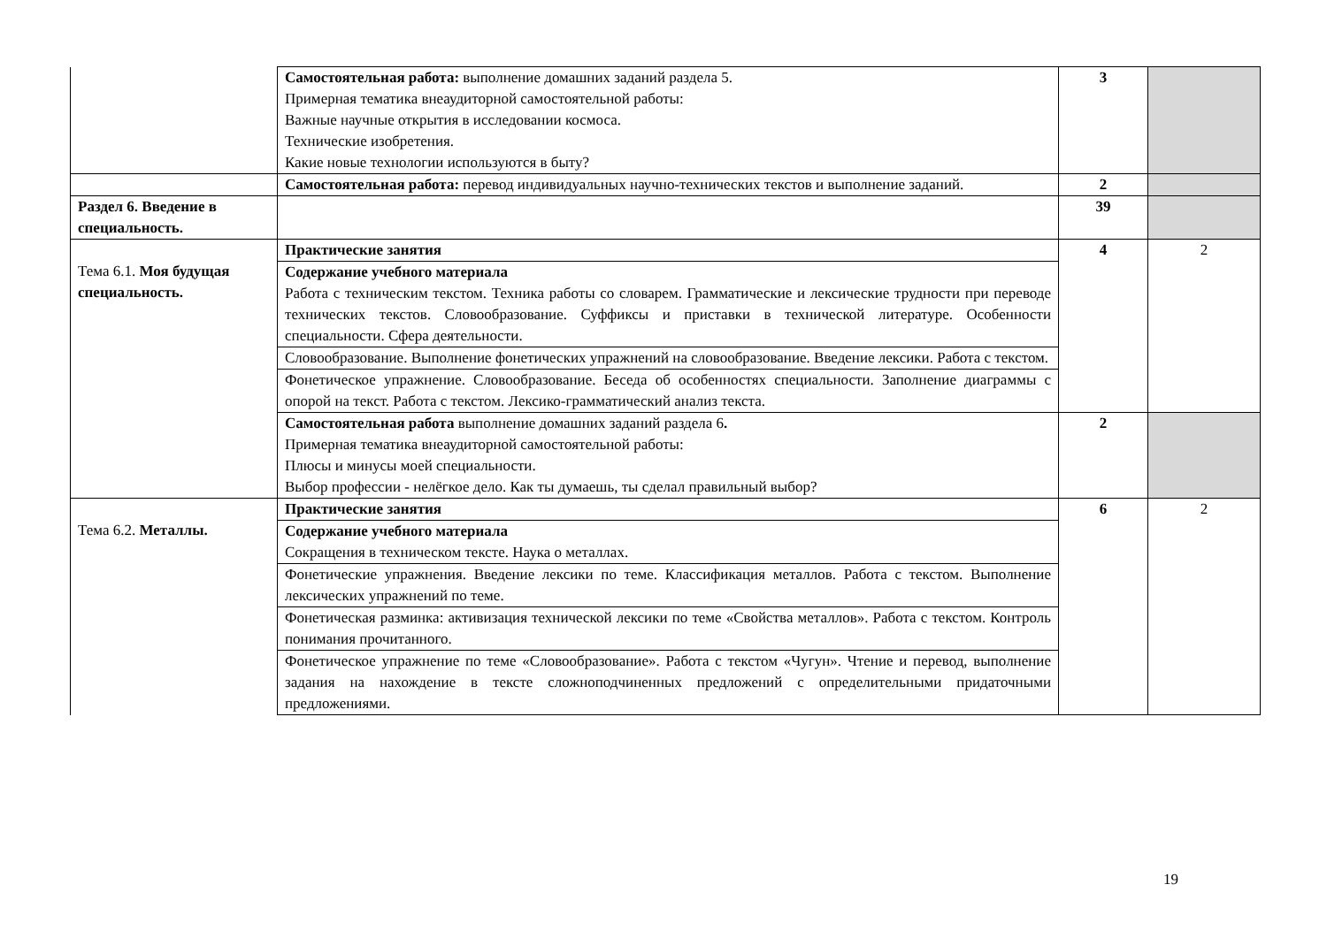| | Самостоятельная работа: выполнение домашних заданий раздела 5. Примерная тематика внеаудиторной самостоятельной работы: Важные научные открытия в исследовании космоса. Технические изобретения. Какие новые технологии используются в быту? | 3 | |
| | Самостоятельная работа: перевод индивидуальных научно-технических текстов и выполнение заданий. | 2 | |
| Раздел 6. Введение в специальность. | | 39 | |
| Тема 6.1. Моя будущая специальность. | Практические занятия | 4 | 2 |
| | Содержание учебного материала Работа с техническим текстом. Техника работы со словарем. Грамматические и лексические трудности при переводе технических текстов. Словообразование. Суффиксы и приставки в технической литературе. Особенности специальности. Сфера деятельности. | | |
| | Словообразование. Выполнение фонетических упражнений на словообразование. Введение лексики. Работа с текстом. | | |
| | Фонетическое упражнение. Словообразование. Беседа об особенностях специальности. Заполнение диаграммы с опорой на текст. Работа с текстом. Лексико-грамматический анализ текста. | | |
| | Самостоятельная работа выполнение домашних заданий раздела 6 . Примерная тематика внеаудиторной самостоятельной работы: Плюсы и минусы моей специальности. Выбор профессии - нелёгкое дело. Как ты думаешь, ты сделал правильный выбор? | 2 | |
| Тема 6.2. Металлы. | Практические занятия | 6 | 2 |
| | Содержание учебного материала Сокращения в техническом тексте. Наука о металлах. | | |
| | Фонетические упражнения. Введение лексики по теме. Классификация металлов. Работа с текстом. Выполнение лексических упражнений по теме. | | |
| | Фонетическая разминка: активизация технической лексики по теме «Свойства металлов». Работа с текстом. Контроль понимания прочитанного. | | |
| | Фонетическое упражнение по теме «Словообразование». Работа с текстом «Чугун». Чтение и перевод, выполнение задания на нахождение в тексте сложноподчиненных предложений с определительными придаточными предложениями. | | |
19